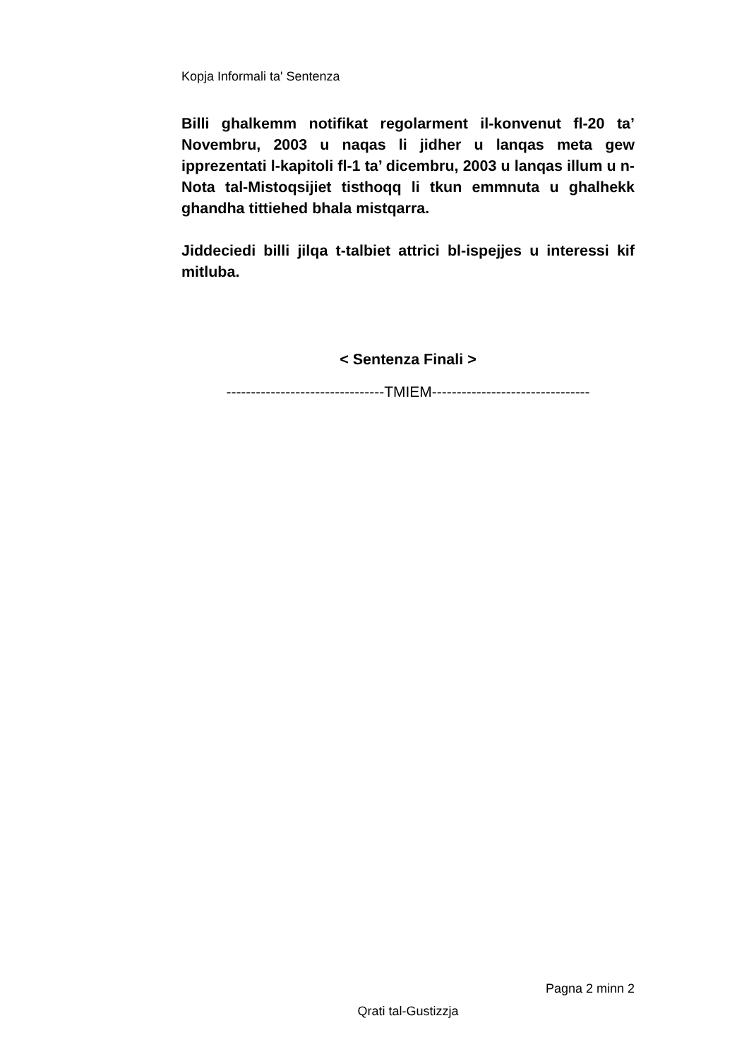Kopja Informali ta' Sentenza
Billi ghalkemm notifikat regolarment il-konvenut fl-20 ta’ Novembru, 2003 u naqas li jidher u lanqas meta gew ipprezentati l-kapitoli fl-1 ta’ dicembru, 2003 u lanqas illum u n-Nota tal-Mistoqsijiet tisthoqq li tkun emmnuta u ghalhekk ghandha tittiehed bhala mistqarra.
Jiddeciedi billi jilqa t-talbiet attrici bl-ispejjes u interessi kif mitluba.
< Sentenza Finali >
--------------------------------TMIEM--------------------------------
Pagna 2 minn 2
Qrati tal-Gustizzja